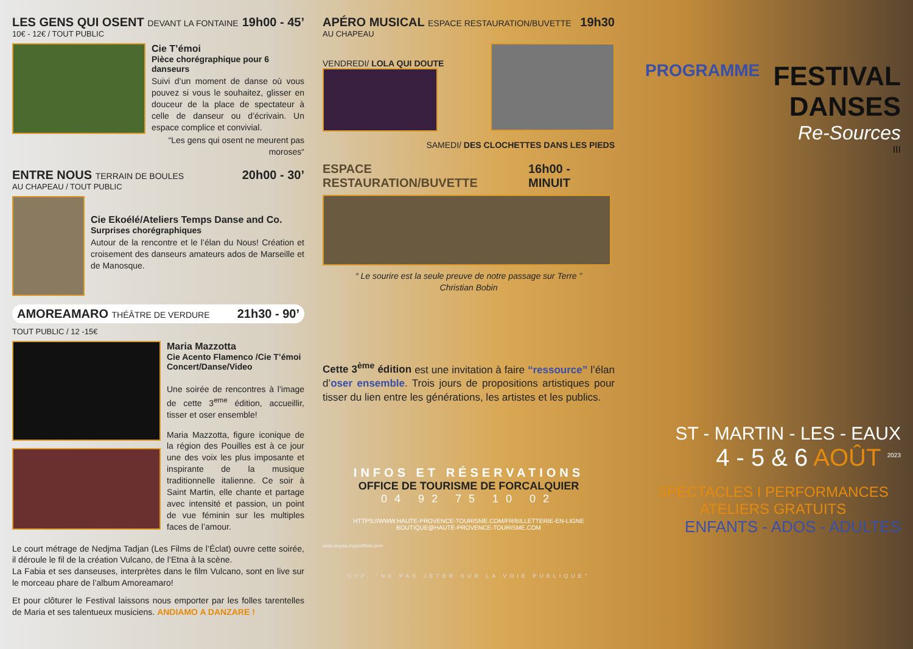LES GENS QUI OSENT DEVANT LA FONTAINE 19h00 - 45’
10€ - 12€ / TOUT PUBLIC
Cie T’émoi
Pièce chorégraphique pour 6 danseurs
Suivi d’un moment de danse où vous pouvez si vous le souhaitez, glisser en douceur de la place de spectateur à celle de danseur ou d’écrivain. Un espace complice et convivial.
“Les gens qui osent ne meurent pas moroses“
ENTRE NOUS TERRAIN DE BOULES 20h00 - 30’
AU CHAPEAU / TOUT PUBLIC
Cie Ekoélé/Ateliers Temps Danse and Co.
Surprises chorégraphiques
Autour de la rencontre et le l’élan du Nous! Création et croisement des danseurs amateurs ados de Marseille et de Manosque.
AMOREAMARO THÉÂTRE DE VERDURE 21h30 - 90’
TOUT PUBLIC / 12 -15€
Maria Mazzotta
Cie Acento Flamenco /Cie T’émoi
Concert/Danse/Video
Une soirée de rencontres à l’image de cette 3<sup>eme</sup> édition, accueillir, tisser et oser ensemble!
Maria Mazzotta, figure iconique de la région des Pouilles est à ce jour une des voix les plus imposante et inspirante de la musique traditionnelle italienne. Ce soir à Saint Martin, elle chante et partage avec intensité et passion, un point de vue féminin sur les multiples faces de l’amour.
Le court métrage de Nedjma Tadjan (Les Films de l’Éclat) ouvre cette soirée, il déroule le fil de la création Vulcano, de l’Etna à la scène.
La Fabia et ses danseuses, interprètes dans le film Vulcano, sont en live sur le morceau phare de l’album Amoreamaro!
Et pour clôturer le Festival laissons nous emporter par les folles tarentelles de Maria et ses talentueux musiciens. ANDIAMO A DANZARE !
APÉRO MUSICAL ESPACE RESTAURATION/BUVETTE 19h30
AU CHAPEAU
VENDREDI/ LOLA QUI DOUTE
SAMEDI/ DES CLOCHETTES DANS LES PIEDS
ESPACE RESTAURATION/BUVETTE 16h00 - MINUIT
“ Le sourire est la seule preuve de notre passage sur Terre ”
Christian Bobin
Cette 3<sup>ème</sup> édition est une invitation à faire “ressource” l’élan d’oser ensemble. Trois jours de propositions artistiques pour tisser du lien entre les générations, les artistes et les publics.
INFOS ET RÉSERVATIONS
OFFICE DE TOURISME DE FORCALQUIER
04 92 75 10 02
HTTPS://WWW.HAUTE-PROVENCE-TOURISME.COM/FR/BILLETTERIE-EN-LIGNE
BOUTIQUE@HAUTE-PROVENCE-TOURISME.COM
www.anysa.myportfolio.com
SVP, "NE PAS JETER SUR LA VOIE PUBLIQUE"
PROGRAMME
FESTIVAL DANSES
Re-Sources
III
ST - MARTIN - LES - EAUX
4 - 5 & 6 AOÛT <sup>2023</sup>
SPECTACLES I PERFORMANCES
ATELIERS GRATUITS
ENFANTS - ADOS - ADULTES